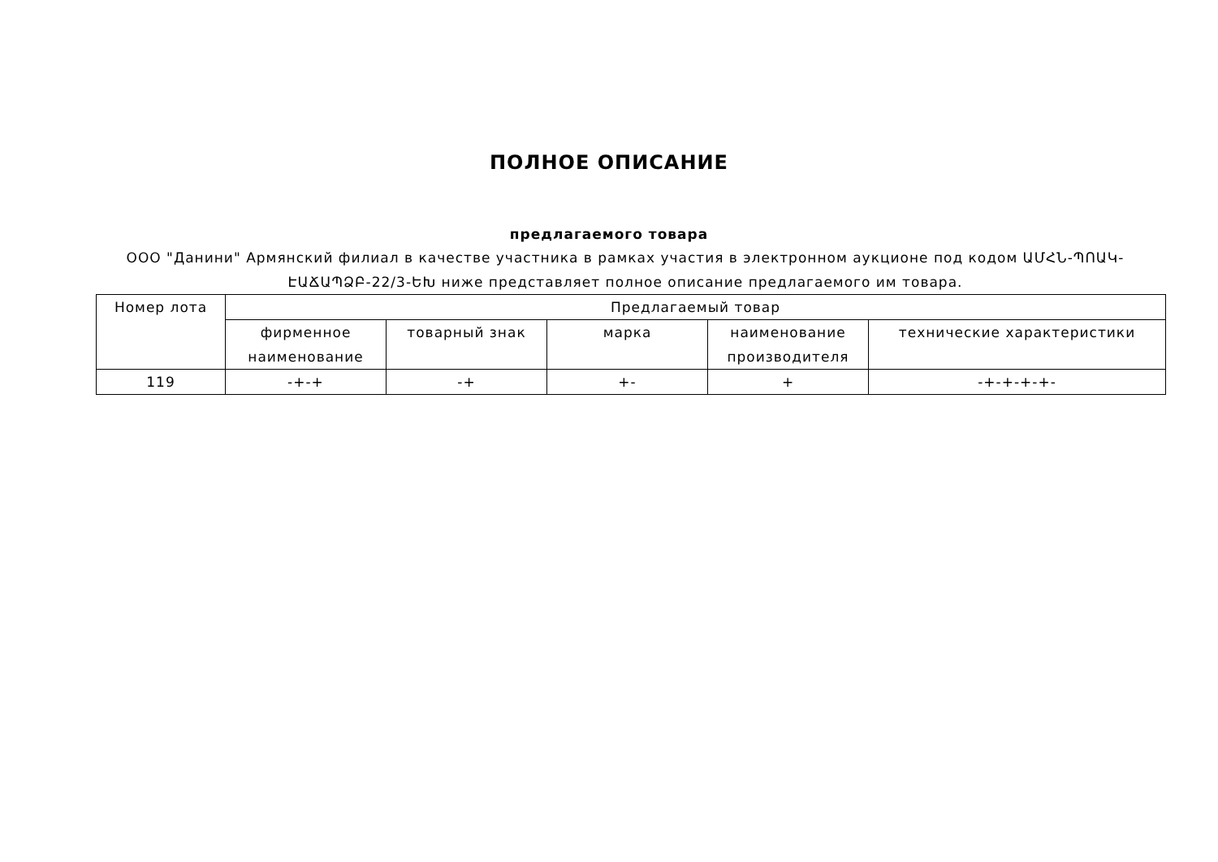ПОЛНОЕ ОПИСАНИЕ
предлагаемого товара
ООО "Данини" Армянский филиал в качестве участника в рамках участия в электронном аукционе под кодом ԱՄՀՆ-ՊՈԱԿ-ԷԱՃԱՊՁԲ-22/3-ԵԽ ниже представляет полное описание предлагаемого им товара.
| Номер лота | Предлагаемый товар | | | | |
| --- | --- | --- | --- | --- | --- |
| | фирменное наименование | товарный знак | марка | наименование производителя | технические характеристики |
| 119 | -+-+ | -+ | +- | + | -+-+-+-+- |